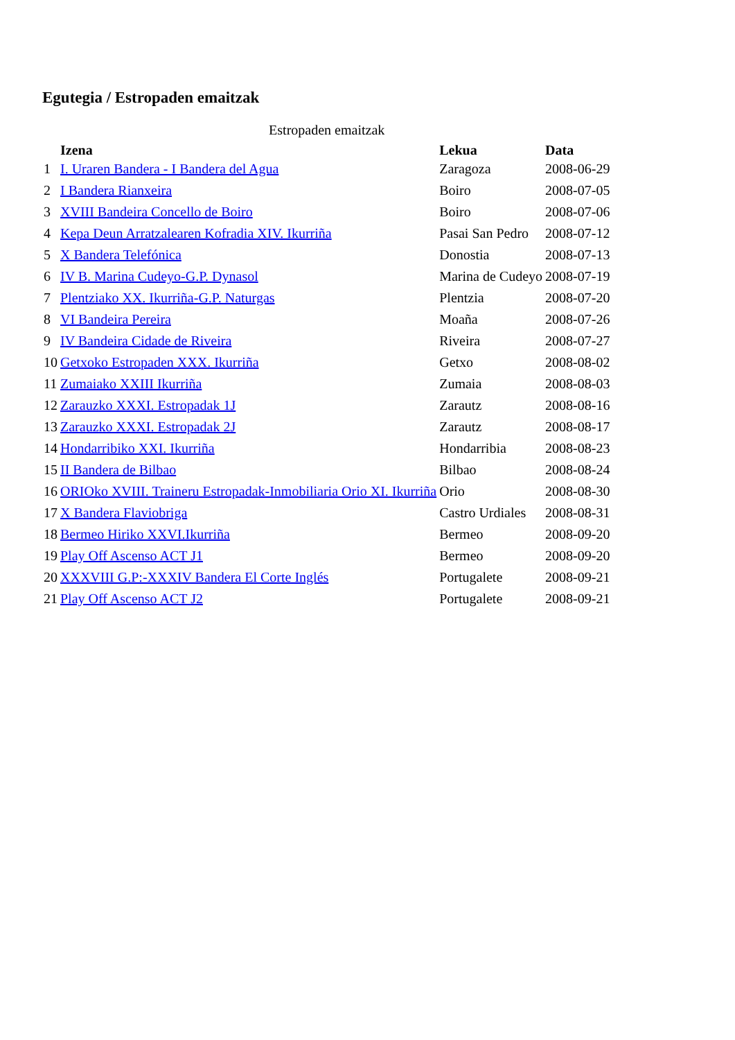Egutegia / Estropaden emaitzak
Estropaden emaitzak
| | Izena | Lekua | Data |
| --- | --- | --- | --- |
| 1 | I. Uraren Bandera - I Bandera del Agua | Zaragoza | 2008-06-29 |
| 2 | I Bandera Rianxeira | Boiro | 2008-07-05 |
| 3 | XVIII Bandeira Concello de Boiro | Boiro | 2008-07-06 |
| 4 | Kepa Deun Arratzalearen Kofradia XIV. Ikurriña | Pasai San Pedro | 2008-07-12 |
| 5 | X Bandera Telefónica | Donostia | 2008-07-13 |
| 6 | IV B. Marina Cudeyo-G.P. Dynasol | Marina de Cudeyo | 2008-07-19 |
| 7 | Plentziako XX. Ikurriña-G.P. Naturgas | Plentzia | 2008-07-20 |
| 8 | VI Bandeira Pereira | Moaña | 2008-07-26 |
| 9 | IV Bandeira Cidade de Riveira | Riveira | 2008-07-27 |
| 10 | Getxoko Estropaden XXX. Ikurriña | Getxo | 2008-08-02 |
| 11 | Zumaiako XXIII Ikurriña | Zumaia | 2008-08-03 |
| 12 | Zarauzko XXXI. Estropadak 1J | Zarautz | 2008-08-16 |
| 13 | Zarauzko XXXI. Estropadak 2J | Zarautz | 2008-08-17 |
| 14 | Hondarribiko XXI. Ikurriña | Hondarribia | 2008-08-23 |
| 15 | II Bandera de Bilbao | Bilbao | 2008-08-24 |
| 16 | ORIOko XVIII. Traineru Estropadak-Inmobiliaria Orio XI. Ikurriña | Orio | 2008-08-30 |
| 17 | X Bandera Flaviobriga | Castro Urdiales | 2008-08-31 |
| 18 | Bermeo Hiriko XXVI.Ikurriña | Bermeo | 2008-09-20 |
| 19 | Play Off Ascenso ACT J1 | Bermeo | 2008-09-20 |
| 20 | XXXVIII G.P:-XXXIV Bandera El Corte Inglés | Portugalete | 2008-09-21 |
| 21 | Play Off Ascenso ACT J2 | Portugalete | 2008-09-21 |